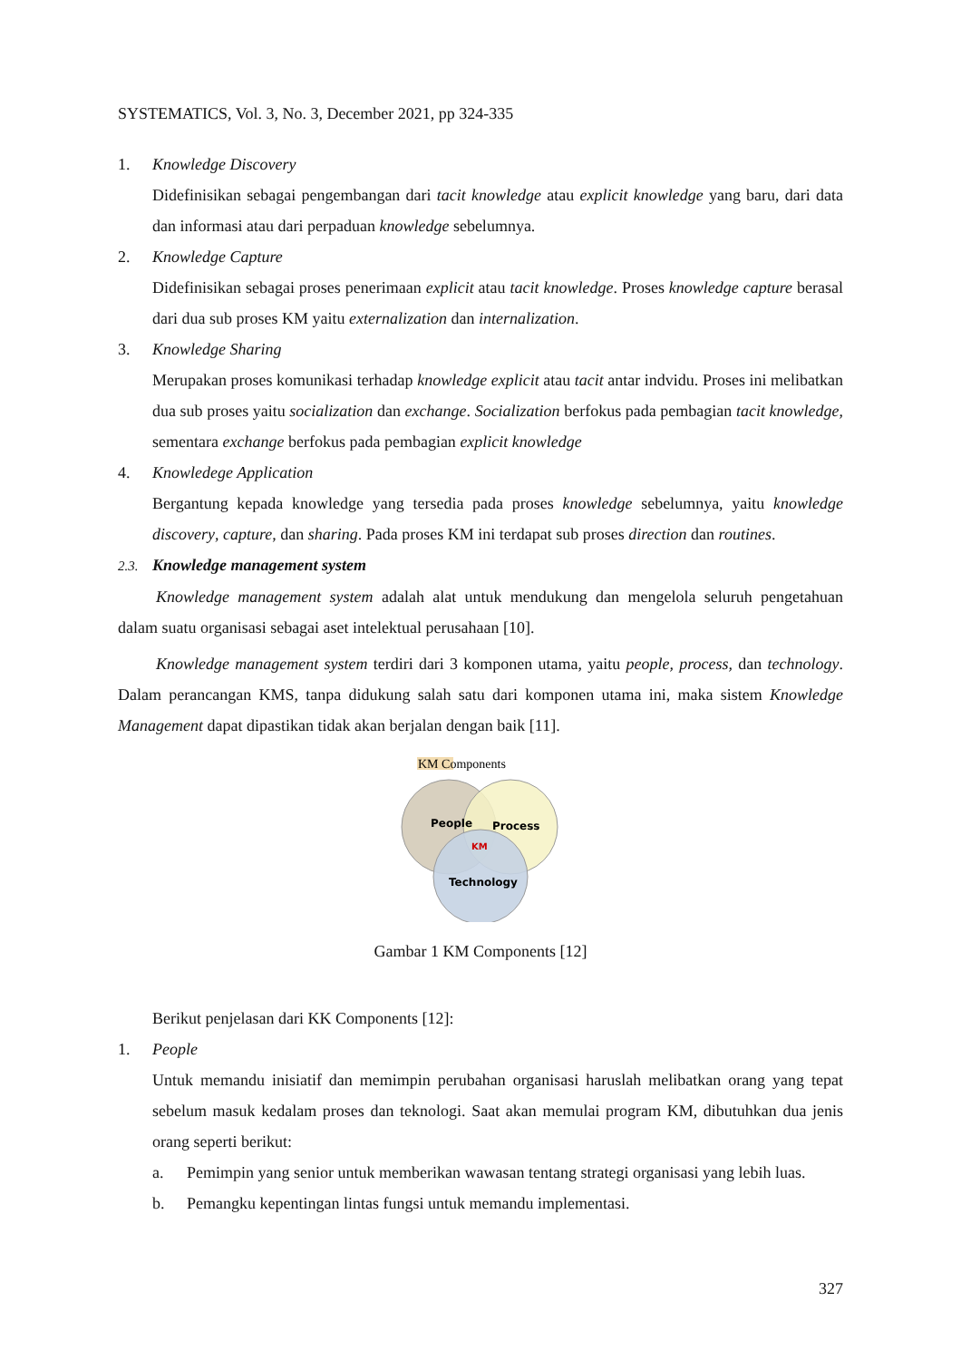SYSTEMATICS, Vol. 3, No. 3, December 2021, pp 324-335
1. Knowledge Discovery
Didefinisikan sebagai pengembangan dari tacit knowledge atau explicit knowledge yang baru, dari data dan informasi atau dari perpaduan knowledge sebelumnya.
2. Knowledge Capture
Didefinisikan sebagai proses penerimaan explicit atau tacit knowledge. Proses knowledge capture berasal dari dua sub proses KM yaitu externalization dan internalization.
3. Knowledge Sharing
Merupakan proses komunikasi terhadap knowledge explicit atau tacit antar indvidu. Proses ini melibatkan dua sub proses yaitu socialization dan exchange. Socialization berfokus pada pembagian tacit knowledge, sementara exchange berfokus pada pembagian explicit knowledge
4. Knowledege Application
Bergantung kepada knowledge yang tersedia pada proses knowledge sebelumnya, yaitu knowledge discovery, capture, dan sharing. Pada proses KM ini terdapat sub proses direction dan routines.
2.3. Knowledge management system
Knowledge management system adalah alat untuk mendukung dan mengelola seluruh pengetahuan dalam suatu organisasi sebagai aset intelektual perusahaan [10].
Knowledge management system terdiri dari 3 komponen utama, yaitu people, process, dan technology. Dalam perancangan KMS, tanpa didukung salah satu dari komponen utama ini, maka sistem Knowledge Management dapat dipastikan tidak akan berjalan dengan baik [11].
KM Components
People
Process
KM
Technology
Gambar 1 KM Components [12]
Berikut penjelasan dari KK Components [12]:
1. People
Untuk memandu inisiatif dan memimpin perubahan organisasi haruslah melibatkan orang yang tepat sebelum masuk kedalam proses dan teknologi. Saat akan memulai program KM, dibutuhkan dua jenis orang seperti berikut:
a. Pemimpin yang senior untuk memberikan wawasan tentang strategi organisasi yang lebih luas.
b. Pemangku kepentingan lintas fungsi untuk memandu implementasi.
327